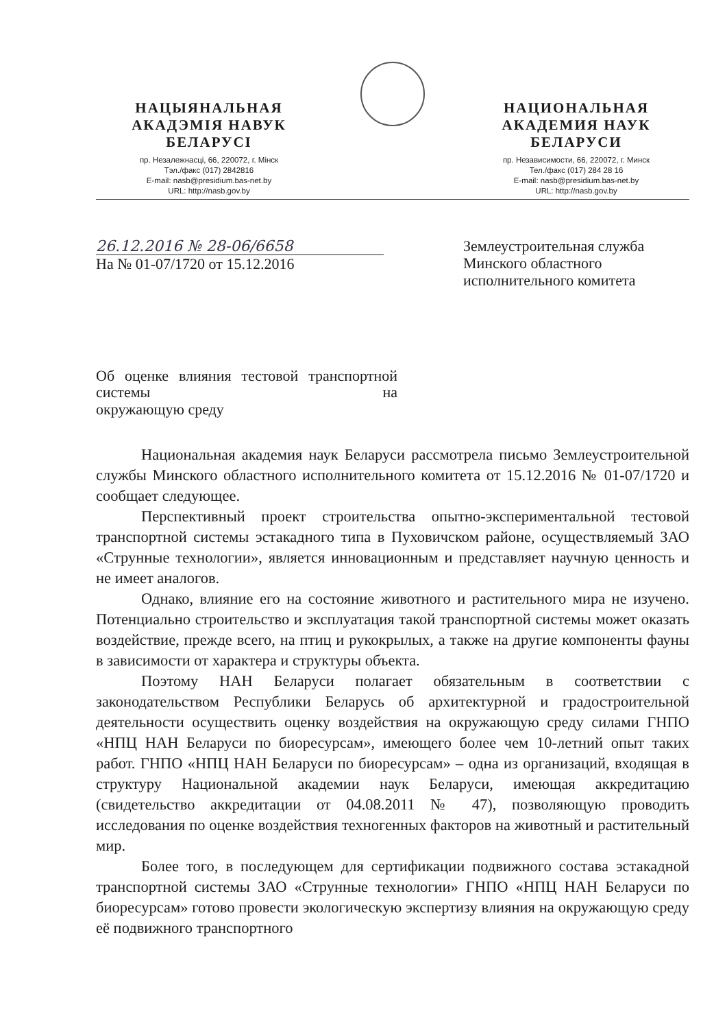НАЦЫЯНАЛЬНАЯ
АКАДЭМІЯ НАВУК
БЕЛАРУСІ
пр. Незалежнасці, 66, 220072, г. Мінск
Тэл./факс (017) 2842816
E-mail: nasb@presidium.bas-net.by
URL: http://nasb.gov.by
НАЦИОНАЛЬНАЯ
АКАДЕМИЯ НАУК
БЕЛАРУСИ
пр. Независимости, 66, 220072, г. Минск
Тел./факс (017) 284 28 16
E-mail: nasb@presidium.bas-net.by
URL: http://nasb.gov.by
26.12.2016 № 28-06/6658
На № 01-07/1720 от 15.12.2016
Землеустроительная служба Минского областного исполнительного комитета
Об оценке влияния тестовой транспортной системы на
окружающую среду
Национальная академия наук Беларуси рассмотрела письмо Землеустроительной службы Минского областного исполнительного комитета от 15.12.2016 № 01-07/1720 и сообщает следующее.
Перспективный проект строительства опытно-экспериментальной тестовой транспортной системы эстакадного типа в Пуховичском районе, осуществляемый ЗАО «Струнные технологии», является инновационным и представляет научную ценность и не имеет аналогов.
Однако, влияние его на состояние животного и растительного мира не изучено. Потенциально строительство и эксплуатация такой транспортной системы может оказать воздействие, прежде всего, на птиц и рукокрылых, а также на другие компоненты фауны в зависимости от характера и структуры объекта.
Поэтому НАН Беларуси полагает обязательным в соответствии с законодательством Республики Беларусь об архитектурной и градостроительной деятельности осуществить оценку воздействия на окружающую среду силами ГНПО «НПЦ НАН Беларуси по биоресурсам», имеющего более чем 10-летний опыт таких работ. ГНПО «НПЦ НАН Беларуси по биоресурсам» – одна из организаций, входящая в структуру Национальной академии наук Беларуси, имеющая аккредитацию (свидетельство аккредитации от 04.08.2011 № 47), позволяющую проводить исследования по оценке воздействия техногенных факторов на животный и растительный мир.
Более того, в последующем для сертификации подвижного состава эстакадной транспортной системы ЗАО «Струнные технологии» ГНПО «НПЦ НАН Беларуси по биоресурсам» готово провести экологическую экспертизу влияния на окружающую среду её подвижного транспортного